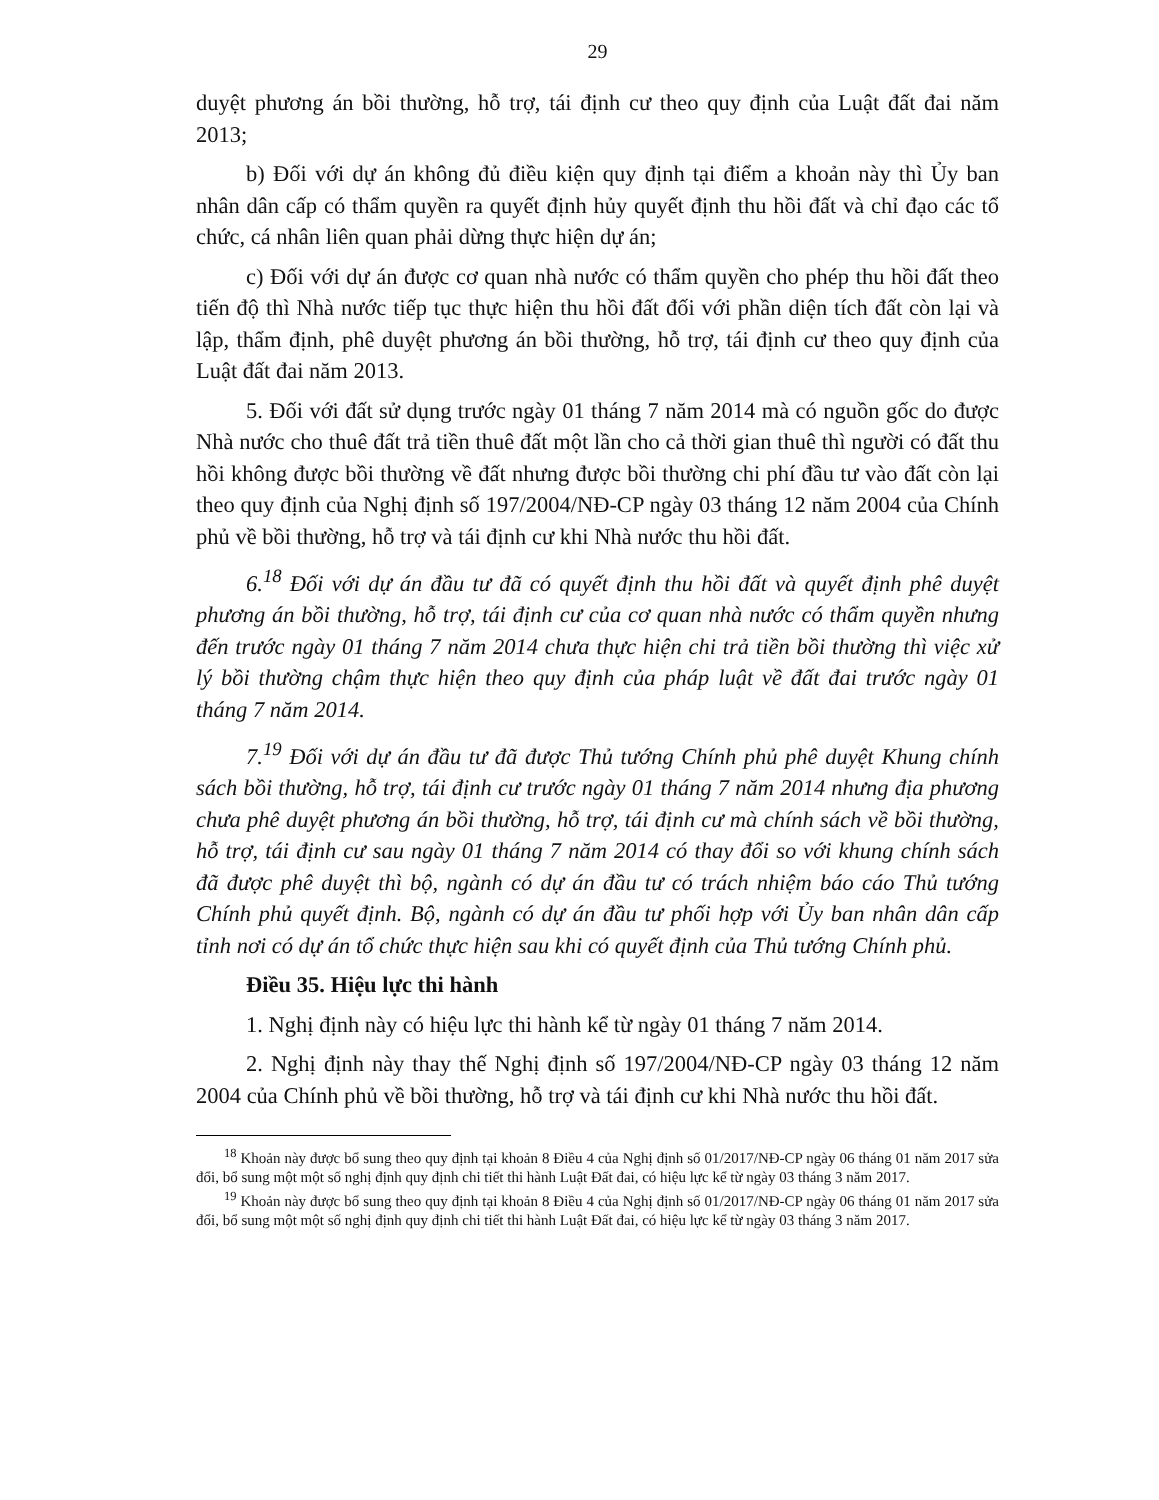29
duyệt phương án bồi thường, hỗ trợ, tái định cư theo quy định của Luật đất đai năm 2013;
b) Đối với dự án không đủ điều kiện quy định tại điểm a khoản này thì Ủy ban nhân dân cấp có thẩm quyền ra quyết định hủy quyết định thu hồi đất và chỉ đạo các tổ chức, cá nhân liên quan phải dừng thực hiện dự án;
c) Đối với dự án được cơ quan nhà nước có thẩm quyền cho phép thu hồi đất theo tiến độ thì Nhà nước tiếp tục thực hiện thu hồi đất đối với phần diện tích đất còn lại và lập, thẩm định, phê duyệt phương án bồi thường, hỗ trợ, tái định cư theo quy định của Luật đất đai năm 2013.
5. Đối với đất sử dụng trước ngày 01 tháng 7 năm 2014 mà có nguồn gốc do được Nhà nước cho thuê đất trả tiền thuê đất một lần cho cả thời gian thuê thì người có đất thu hồi không được bồi thường về đất nhưng được bồi thường chi phí đầu tư vào đất còn lại theo quy định của Nghị định số 197/2004/NĐ-CP ngày 03 tháng 12 năm 2004 của Chính phủ về bồi thường, hỗ trợ và tái định cư khi Nhà nước thu hồi đất.
6.<sup>18</sup> Đối với dự án đầu tư đã có quyết định thu hồi đất và quyết định phê duyệt phương án bồi thường, hỗ trợ, tái định cư của cơ quan nhà nước có thẩm quyền nhưng đến trước ngày 01 tháng 7 năm 2014 chưa thực hiện chi trả tiền bồi thường thì việc xử lý bồi thường chậm thực hiện theo quy định của pháp luật về đất đai trước ngày 01 tháng 7 năm 2014.
7.<sup>19</sup> Đối với dự án đầu tư đã được Thủ tướng Chính phủ phê duyệt Khung chính sách bồi thường, hỗ trợ, tái định cư trước ngày 01 tháng 7 năm 2014 nhưng địa phương chưa phê duyệt phương án bồi thường, hỗ trợ, tái định cư mà chính sách về bồi thường, hỗ trợ, tái định cư sau ngày 01 tháng 7 năm 2014 có thay đổi so với khung chính sách đã được phê duyệt thì bộ, ngành có dự án đầu tư có trách nhiệm báo cáo Thủ tướng Chính phủ quyết định. Bộ, ngành có dự án đầu tư phối hợp với Ủy ban nhân dân cấp tỉnh nơi có dự án tổ chức thực hiện sau khi có quyết định của Thủ tướng Chính phủ.
Điều 35. Hiệu lực thi hành
1. Nghị định này có hiệu lực thi hành kể từ ngày 01 tháng 7 năm 2014.
2. Nghị định này thay thế Nghị định số 197/2004/NĐ-CP ngày 03 tháng 12 năm 2004 của Chính phủ về bồi thường, hỗ trợ và tái định cư khi Nhà nước thu hồi đất.
<sup>18</sup> Khoản này được bổ sung theo quy định tại khoản 8 Điều 4 của Nghị định số 01/2017/NĐ-CP ngày 06 tháng 01 năm 2017 sửa đổi, bổ sung một một số nghị định quy định chi tiết thi hành Luật Đất đai, có hiệu lực kể từ ngày 03 tháng 3 năm 2017.
<sup>19</sup> Khoản này được bổ sung theo quy định tại khoản 8 Điều 4 của Nghị định số 01/2017/NĐ-CP ngày 06 tháng 01 năm 2017 sửa đổi, bổ sung một một số nghị định quy định chi tiết thi hành Luật Đất đai, có hiệu lực kể từ ngày 03 tháng 3 năm 2017.